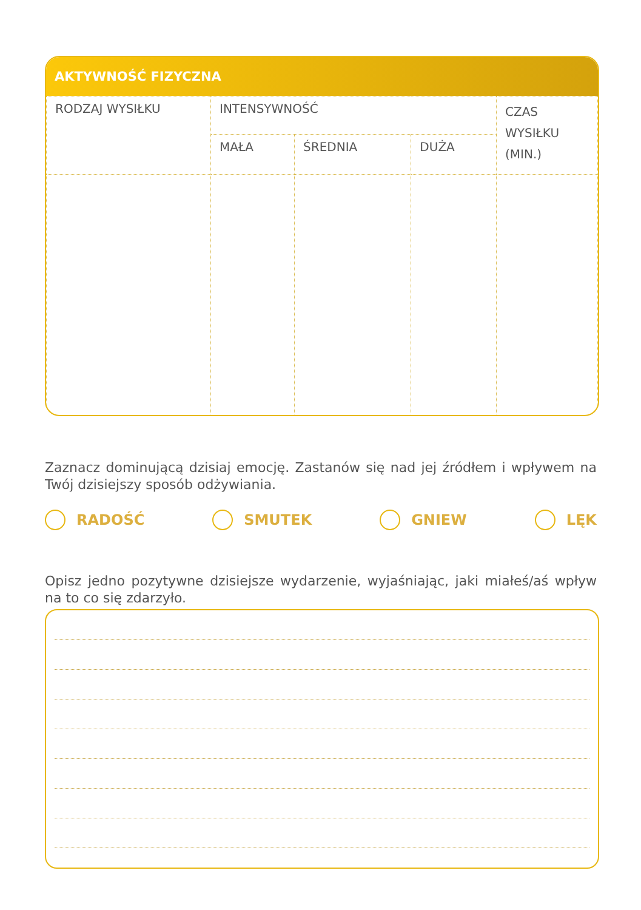AKTYWNOŚĆ FIZYCZNA
| RODZAJ WYSIŁKU | INTENSYWNOŚĆ | | | CZAS WYSIŁKU (MIN.) |
| | MAŁA | ŚREDNIA | DUŻA | |
Zaznacz dominującą dzisiaj emocję. Zastanów się nad jej źródłem i wpływem na Twój dzisiejszy sposób odżywiania.
RADOŚĆ SMUTEK GNIEW LĘK
Opisz jedno pozytywne dzisiejsze wydarzenie, wyjaśniając, jaki miałeś/aś wpływ na to co się zdarzyło.